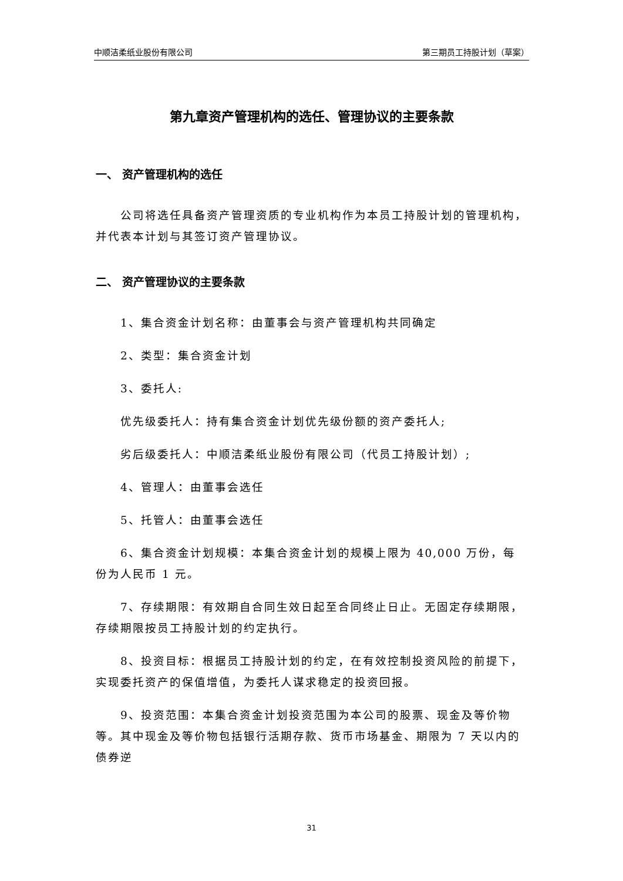中顺洁柔纸业股份有限公司 第三期员工持股计划（草案）
第九章资产管理机构的选任、管理协议的主要条款
一、 资产管理机构的选任
公司将选任具备资产管理资质的专业机构作为本员工持股计划的管理机构，并代表本计划与其签订资产管理协议。
二、 资产管理协议的主要条款
1、集合资金计划名称：由董事会与资产管理机构共同确定
2、类型：集合资金计划
3、委托人:
优先级委托人：持有集合资金计划优先级份额的资产委托人;
劣后级委托人：中顺洁柔纸业股份有限公司（代员工持股计划）;
4、管理人：由董事会选任
5、托管人：由董事会选任
6、集合资金计划规模：本集合资金计划的规模上限为 40,000 万份，每份为人民币 1 元。
7、存续期限：有效期自合同生效日起至合同终止日止。无固定存续期限，存续期限按员工持股计划的约定执行。
8、投资目标：根据员工持股计划的约定，在有效控制投资风险的前提下，实现委托资产的保值增值，为委托人谋求稳定的投资回报。
9、投资范围：本集合资金计划投资范围为本公司的股票、现金及等价物等。其中现金及等价物包括银行活期存款、货币市场基金、期限为 7 天以内的债券逆
31